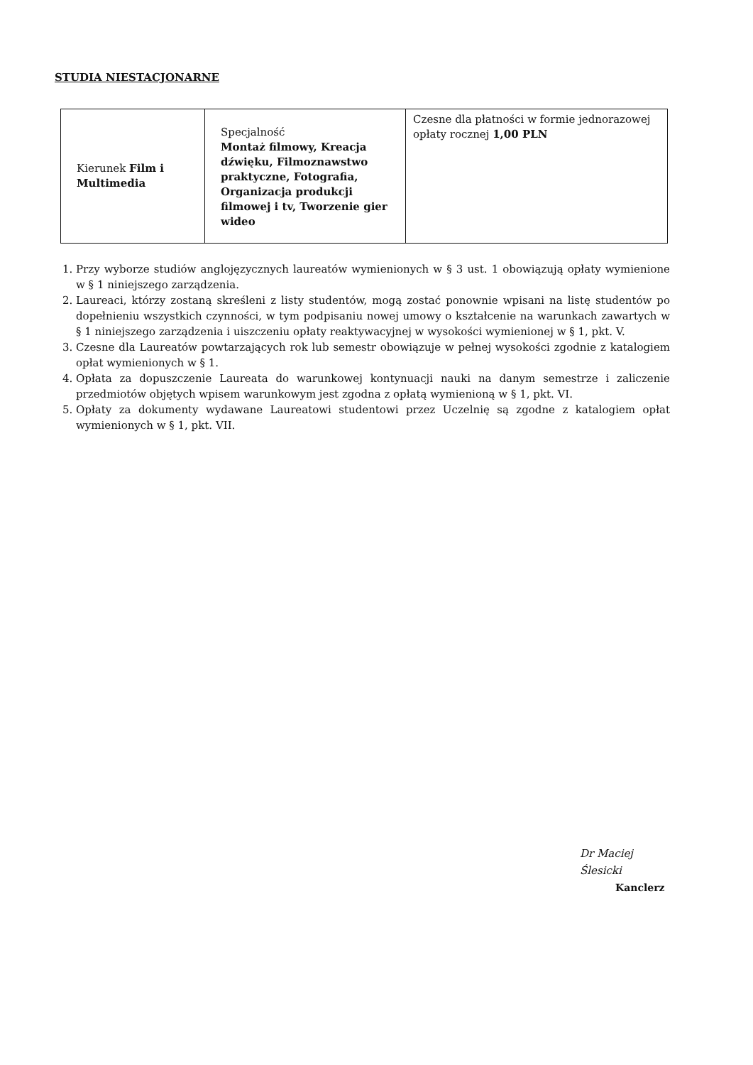STUDIA NIESTACJONARNE
| Kierunek Film i Multimedia | Specjalność Montaż filmowy, Kreacja dźwięku, Filmoznawstwo praktyczne, Fotografia, Organizacja produkcji filmowej i tv, Tworzenie gier wideo | Czesne dla płatności w formie jednorazowej opłaty rocznej 1,00 PLN |
1. Przy wyborze studiów anglojęzycznych laureatów wymienionych w § 3 ust. 1 obowiązują opłaty wymienione w § 1 niniejszego zarządzenia.
2. Laureaci, którzy zostaną skreśleni z listy studentów, mogą zostać ponownie wpisani na listę studentów po dopełnieniu wszystkich czynności, w tym podpisaniu nowej umowy o kształcenie na warunkach zawartych w § 1 niniejszego zarządzenia i uiszczeniu opłaty reaktywacyjnej w wysokości wymienionej w § 1, pkt. V.
3. Czesne dla Laureatów powtarzających rok lub semestr obowiązuje w pełnej wysokości zgodnie z katalogiem opłat wymienionych w § 1.
4. Opłata za dopuszczenie Laureata do warunkowej kontynuacji nauki na danym semestrze i zaliczenie przedmiotów objętych wpisem warunkowym jest zgodna z opłatą wymienioną w § 1, pkt. VI.
5. Opłaty za dokumenty wydawane Laureatowi studentowi przez Uczelnię są zgodne z katalogiem opłat wymienionych w § 1, pkt. VII.
Dr Maciej Ślesicki
Kanclerz